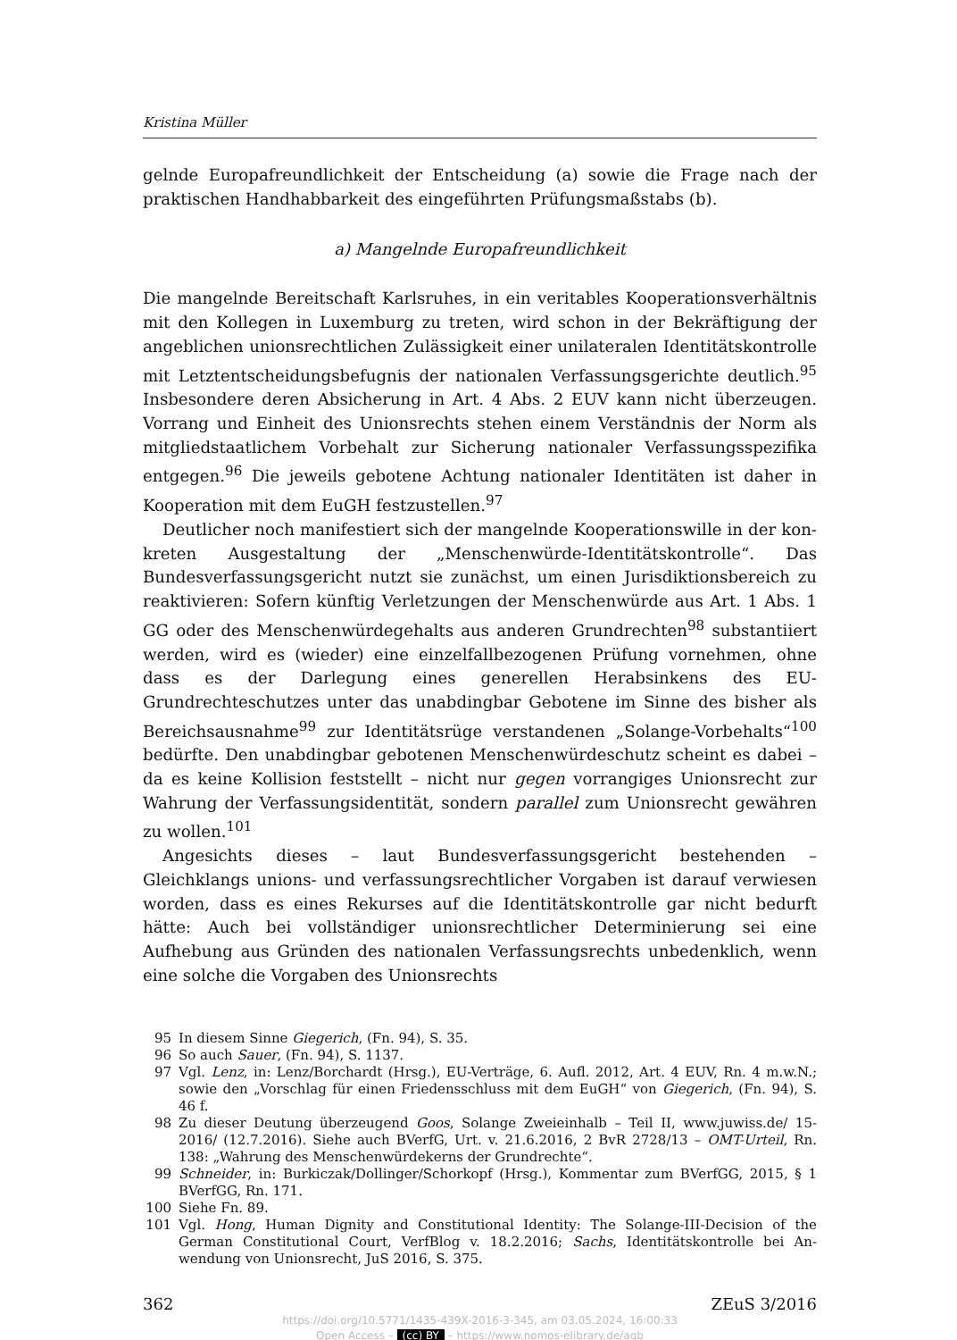Kristina Müller
gelnde Europafreundlichkeit der Entscheidung (a) sowie die Frage nach der prakti­schen Handhabbarkeit des eingeführten Prüfungsmaßstabs (b).
a) Mangelnde Europafreundlichkeit
Die mangelnde Bereitschaft Karlsruhes, in ein veritables Kooperationsverhältnis mit den Kollegen in Luxemburg zu treten, wird schon in der Bekräftigung der angeblichen unionsrechtlichen Zulässigkeit einer unilateralen Identitätskontrolle mit Letztent­scheidungsbefugnis der nationalen Verfassungsgerichte deutlich.<sup>95</sup> Insbesondere de­ren Absicherung in Art. 4 Abs. 2 EUV kann nicht überzeugen. Vorrang und Einheit des Unionsrechts stehen einem Verständnis der Norm als mitgliedstaatlichem Vor­behalt zur Sicherung nationaler Verfassungsspezifika entgegen.<sup>96</sup> Die jeweils gebotene Achtung nationaler Identitäten ist daher in Kooperation mit dem EuGH festzustel­len.<sup>97</sup>
Deutlicher noch manifestiert sich der mangelnde Kooperationswille in der kon­kreten Ausgestaltung der „Menschenwürde-Identitätskontrolle“. Das Bundesverfas­sungsgericht nutzt sie zunächst, um einen Jurisdiktionsbereich zu reaktivieren: Sofern künftig Verletzungen der Menschenwürde aus Art. 1 Abs. 1 GG oder des Menschen­würdegehalts aus anderen Grundrechten<sup>98</sup> substantiiert werden, wird es (wieder) eine einzelfallbezogenen Prüfung vornehmen, ohne dass es der Darlegung eines generellen Herabsinkens des EU-Grundrechteschutzes unter das unabdingbar Gebotene im Sin­ne des bisher als Bereichsausnahme<sup>99</sup> zur Identitätsrüge verstandenen „Solange-Vor­behalts“<sup>100</sup> bedürfte. Den unabdingbar gebotenen Menschenwürdeschutz scheint es dabei – da es keine Kollision feststellt – nicht nur gegen vorrangiges Unionsrecht zur Wahrung der Verfassungsidentität, sondern parallel zum Unionsrecht gewähren zu wollen.<sup>101</sup>
Angesichts dieses – laut Bundesverfassungsgericht bestehenden – Gleichklangs uni­ons- und verfassungsrechtlicher Vorgaben ist darauf verwiesen worden, dass es eines Rekurses auf die Identitätskontrolle gar nicht bedurft hätte: Auch bei vollständiger unionsrechtlicher Determinierung sei eine Aufhebung aus Gründen des nationalen Verfassungsrechts unbedenklich, wenn eine solche die Vorgaben des Unionsrechts
95 In diesem Sinne Giegerich, (Fn. 94), S. 35.
96 So auch Sauer, (Fn. 94), S. 1137.
97 Vgl. Lenz, in: Lenz/Borchardt (Hrsg.), EU-Verträge, 6. Aufl. 2012, Art. 4 EUV, Rn. 4 m.w.N.; sowie den „Vorschlag für einen Friedensschluss mit dem EuGH“ von Giegerich, (Fn. 94), S. 46 f.
98 Zu dieser Deutung überzeugend Goos, Solange Zweieinhalb – Teil II, www.juwiss.de/ 15-2016/ (12.7.2016). Siehe auch BVerfG, Urt. v. 21.6.2016, 2 BvR 2728/13 – OMT-Urteil, Rn. 138: „Wahrung des Menschenwürdekerns der Grundrechte“.
99 Schneider, in: Burkiczak/Dollinger/Schorkopf (Hrsg.), Kommentar zum BVerfGG, 2015, § 1 BVerfGG, Rn. 171.
100 Siehe Fn. 89.
101 Vgl. Hong, Human Dignity and Constitutional Identity: The Solange-III-Decision of the German Constitutional Court, VerfBlog v. 18.2.2016; Sachs, Identitätskontrolle bei An­wendung von Unionsrecht, JuS 2016, S. 375.
362 ZEuS 3/2016
https://doi.org/10.5771/1435-439X-2016-3-345, am 03.05.2024, 16:00:33
Open Access – (cc) BY – https://www.nomos-elibrary.de/agb